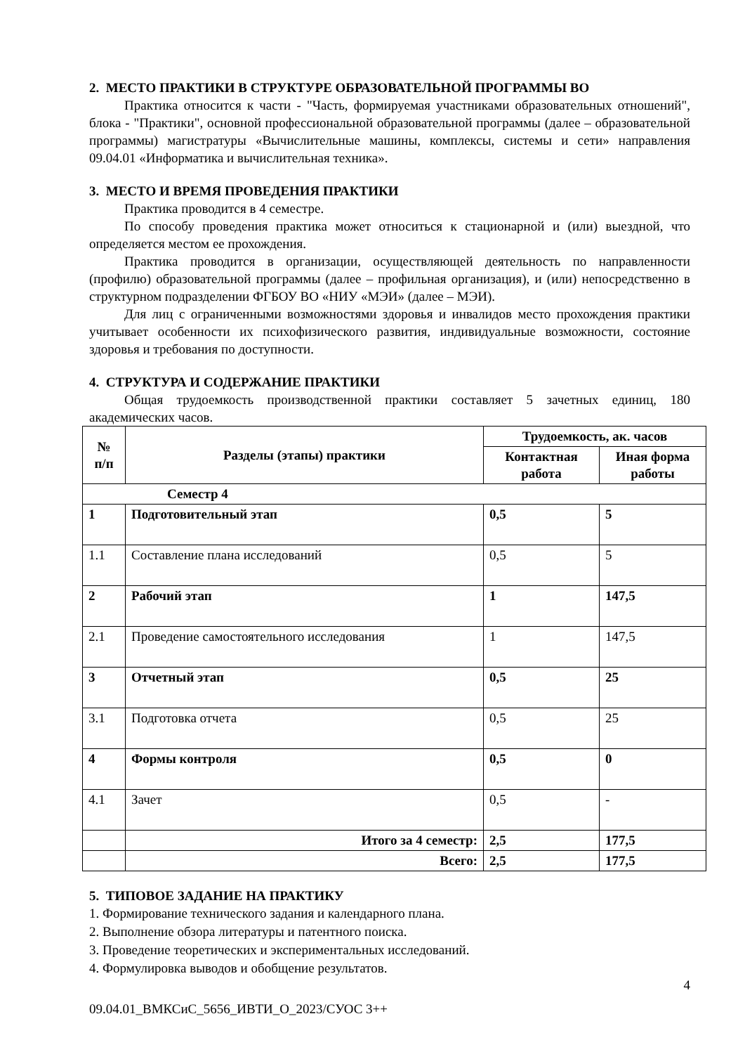2. МЕСТО ПРАКТИКИ В СТРУКТУРЕ ОБРАЗОВАТЕЛЬНОЙ ПРОГРАММЫ ВО
Практика относится к части - "Часть, формируемая участниками образовательных отношений", блока - "Практики", основной профессиональной образовательной программы (далее – образовательной программы) магистратуры «Вычислительные машины, комплексы, системы и сети» направления 09.04.01 «Информатика и вычислительная техника».
3. МЕСТО И ВРЕМЯ ПРОВЕДЕНИЯ ПРАКТИКИ
Практика проводится в 4 семестре.
По способу проведения практика может относиться к стационарной и (или) выездной, что определяется местом ее прохождения.
Практика проводится в организации, осуществляющей деятельность по направленности (профилю) образовательной программы (далее – профильная организация), и (или) непосредственно в структурном подразделении ФГБОУ ВО «НИУ «МЭИ» (далее – МЭИ).
Для лиц с ограниченными возможностями здоровья и инвалидов место прохождения практики учитывает особенности их психофизического развития, индивидуальные возможности, состояние здоровья и требования по доступности.
4. СТРУКТУРА И СОДЕРЖАНИЕ ПРАКТИКИ
Общая трудоемкость производственной практики составляет 5 зачетных единиц, 180 академических часов.
| № п/п | Разделы (этапы) практики | Трудоемкость, ак. часов | |
| --- | --- | --- | --- |
| | | Контактная работа | Иная форма работы |
| Семестр 4 | | | |
| 1 | Подготовительный этап | 0,5 | 5 |
| 1.1 | Составление плана исследований | 0,5 | 5 |
| 2 | Рабочий этап | 1 | 147,5 |
| 2.1 | Проведение самостоятельного исследования | 1 | 147,5 |
| 3 | Отчетный этап | 0,5 | 25 |
| 3.1 | Подготовка отчета | 0,5 | 25 |
| 4 | Формы контроля | 0,5 | 0 |
| 4.1 | Зачет | 0,5 | - |
| | Итого за 4 семестр: | 2,5 | 177,5 |
| | Всего: | 2,5 | 177,5 |
5. ТИПОВОЕ ЗАДАНИЕ НА ПРАКТИКУ
1. Формирование технического задания и календарного плана.
2. Выполнение обзора литературы и патентного поиска.
3. Проведение теоретических и экспериментальных исследований.
4. Формулировка выводов и обобщение результатов.
4
09.04.01_ВМКСиС_5656_ИВТИ_О_2023/СУОС 3++